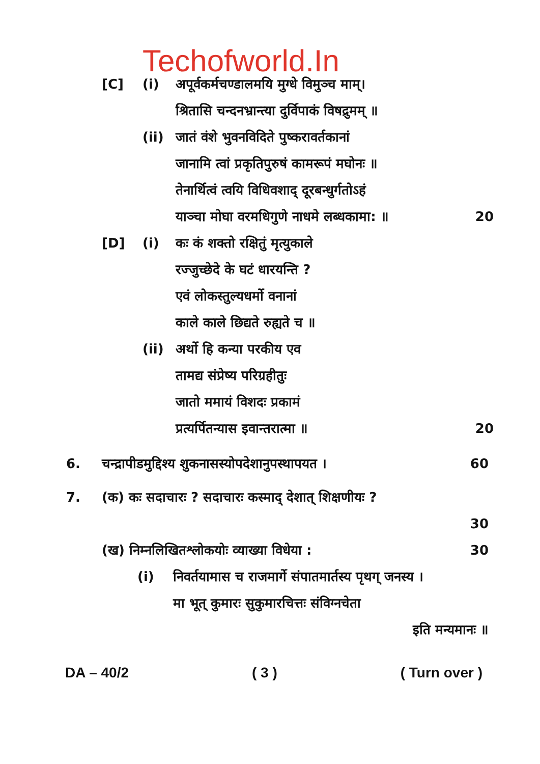Techofworld.In
[C] (i) अपूर्वकर्मचण्डालमयि मुग्धे विमुञ्च माम्।
श्रितासि चन्दनभ्रान्त्या दुर्विपाकं विषद्रुमम् ॥
(ii) जातं वंशे भुवनविदिते पुष्करावर्तकानां
जानामि त्वां प्रकृतिपुरुषं कामरूपं मघोनः ॥
तेनार्थित्वं त्वयि विधिवशाद् दूरबन्धुर्गतोऽहं
याञ्चा मोघा वरमधिगुणे नाधमे लब्धकामा: ॥ 20
[D] (i) कः कं शक्तो रक्षितुं मृत्युकाले
रज्जुच्छेदे के घटं धारयन्ति ?
एवं लोकस्तुल्यधर्मो वनानां
काले काले छिद्यते रुह्यते च ॥
(ii) अर्थो हि कन्या परकीय एव
तामद्य संप्रेष्य परिग्रहीतुः
जातो ममायं विशदः प्रकामं
प्रत्यर्पितन्यास इवान्तरात्मा ॥ 20
6. चन्द्रापीडमुद्दिश्य शुकनासस्योपदेशानुपस्थापयत । 60
7. (क) कः सदाचारः ? सदाचारः कस्माद् देशात् शिक्षणीयः ?
30
(ख) निम्नलिखितश्लोकयोः व्याख्या विधेया : 30
(i) निवर्तयामास च राजमार्गे संपातमार्तस्य पृथग् जनस्य ।
मा भूत् कुमारः सुकुमारचित्तः संविग्नचेता
इति मन्यमानः ॥
DA – 40/2 ( 3 ) ( Turn over )